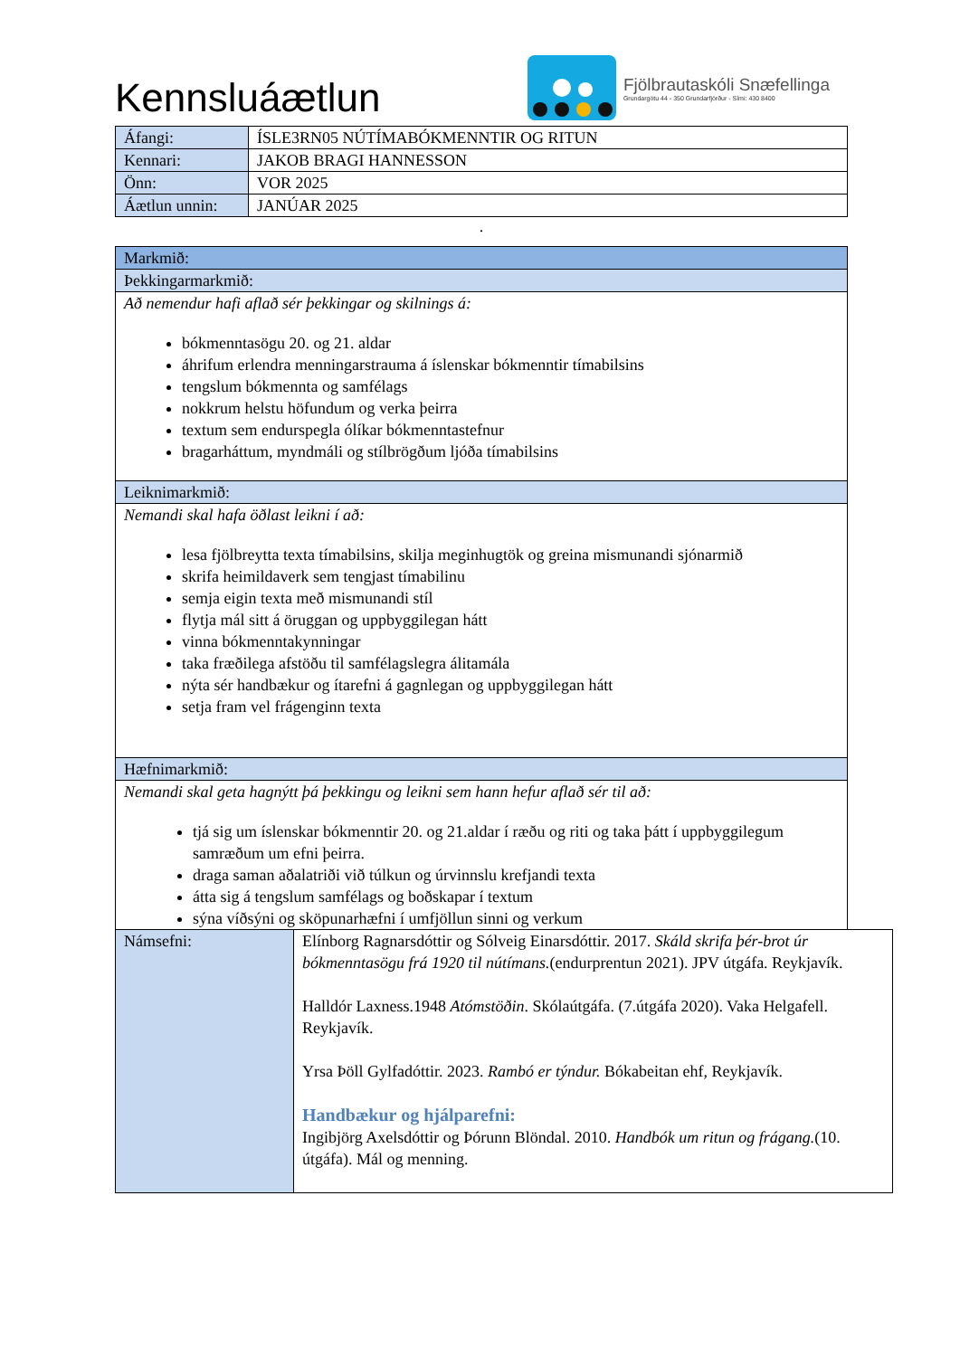Kennsluáætlun
Fjölbrautaskóli Snæfellinga
Grundargötu 44 - 350 Grundarfjörður - Sími: 430 8400
| Áfangi: | ÍSLE3RN05 NÚTÍMABÓKMENNTIR OG RITUN |
| Kennari: | JAKOB BRAGI HANNESSON |
| Önn: | VOR 2025 |
| Áætlun unnin: | JANÚAR 2025 |
.
| Markmið: |
| Þekkingarmarkmið: |
| Að nemendur hafi aflað sér þekkingar og skilnings á: bókmenntasögu 20. og 21. aldar áhrifum erlendra menningarstrauma á íslenskar bókmenntir tímabilsins tengslum bókmennta og samfélags nokkrum helstu höfundum og verka þeirra textum sem endurspegla ólíkar bókmenntastefnur bragarháttum, myndmáli og stílbrögðum ljóða tímabilsins |
| Leiknimarkmið: |
| Nemandi skal hafa öðlast leikni í að: lesa fjölbreytta texta tímabilsins, skilja meginhugtök og greina mismunandi sjónarmið skrifa heimildaverk sem tengjast tímabilinu semja eigin texta með mismunandi stíl flytja mál sitt á öruggan og uppbyggilegan hátt vinna bókmenntakynningar taka fræðilega afstöðu til samfélagslegra álitamála nýta sér handbækur og ítarefni á gagnlegan og uppbyggilegan hátt setja fram vel frágenginn texta |
| Hæfnimarkmið: |
| Nemandi skal geta hagnýtt þá þekkingu og leikni sem hann hefur aflað sér til að: tjá sig um íslenskar bókmenntir 20. og 21.aldar í ræðu og riti og taka þátt í uppbyggilegum samræðum um efni þeirra. draga saman aðalatriði við túlkun og úrvinnslu krefjandi texta átta sig á tengslum samfélags og boðskapar í textum sýna víðsýni og sköpunarhæfni í umfjöllun sinni og verkum |
| Námsefni: | Elínborg Ragnarsdóttir og Sólveig Einarsdóttir. 2017. Skáld skrifa þér-brot úr bókmenntasögu frá 1920 til nútímans. (endurprentun 2021). JPV útgáfa. Reykjavík. Halldór Laxness.1948 Atómstöðin . Skólaútgáfa. (7.útgáfa 2020). Vaka Helgafell. Reykjavík. Yrsa Þöll Gylfadóttir. 2023. Rambó er týndur. Bókabeitan ehf, Reykjavík. Handbækur og hjálparefni: Ingibjörg Axelsdóttir og Þórunn Blöndal. 2010. Handbók um ritun og frágang. (10. útgáfa). Mál og menning. |